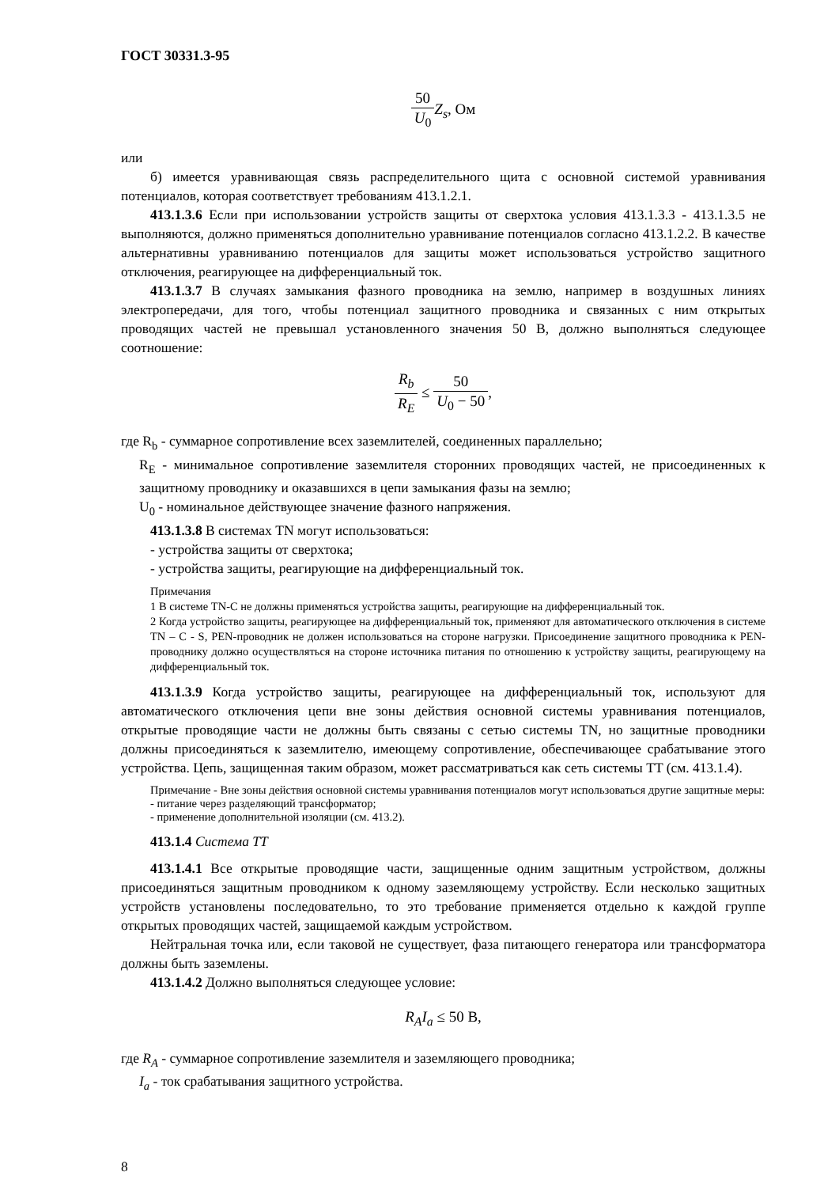ГОСТ 30331.3-95
50 U<sub>0</sub> Z<sub>s</sub>, Ом
или
б) имеется уравнивающая связь распределительного щита с основной системой уравнивания потенциалов, которая соответствует требованиям 413.1.2.1.
413.1.3.6 Если при использовании устройств защиты от сверхтока условия 413.1.3.3 - 413.1.3.5 не выполняются, должно применяться дополнительно уравнивание потенциалов согласно 413.1.2.2. В качестве альтернативны уравниванию потенциалов для защиты может использоваться устройство защитного отключения, реагирующее на дифференциальный ток.
413.1.3.7 В случаях замыкания фазного проводника на землю, например в воздушных линиях электропередачи, для того, чтобы потенциал защитного проводника и связанных с ним открытых проводящих частей не превышал установленного значения 50 В, должно выполняться следующее соотношение:
R<sub>b</sub> R<sub>E</sub> ≤ 50 U<sub>0</sub> − 50,
где R<sub>b</sub> - суммарное сопротивление всех заземлителей, соединенных параллельно;
R<sub>E</sub> - минимальное сопротивление заземлителя сторонних проводящих частей, не присоединенных к защитному проводнику и оказавшихся в цепи замыкания фазы на землю;
U<sub>0</sub> - номинальное действующее значение фазного напряжения.
413.1.3.8 В системах TN могут использоваться:
- устройства защиты от сверхтока;
- устройства защиты, реагирующие на дифференциальный ток.
Примечания
1 В системе TN-C не должны применяться устройства защиты, реагирующие на дифференциальный ток.
2 Когда устройство защиты, реагирующее на дифференциальный ток, применяют для автоматического отключения в системе TN – C - S, PEN-проводник не должен использоваться на стороне нагрузки. Присоединение защитного проводника к PEN-проводнику должно осуществляться на стороне источника питания по отношению к устройству защиты, реагирующему на дифференциальный ток.
413.1.3.9 Когда устройство защиты, реагирующее на дифференциальный ток, используют для автоматического отключения цепи вне зоны действия основной системы уравнивания потенциалов, открытые проводящие части не должны быть связаны с сетью системы TN, но защитные проводники должны присоединяться к заземлителю, имеющему сопротивление, обеспечивающее срабатывание этого устройства. Цепь, защищенная таким образом, может рассматриваться как сеть системы TT (см. 413.1.4).
Примечание - Вне зоны действия основной системы уравнивания потенциалов могут использоваться другие защитные меры:
- питание через разделяющий трансформатор;
- применение дополнительной изоляции (см. 413.2).
413.1.4 Система TT
413.1.4.1 Все открытые проводящие части, защищенные одним защитным устройством, должны присоединяться защитным проводником к одному заземляющему устройству. Если несколько защитных устройств установлены последовательно, то это требование применяется отдельно к каждой группе открытых проводящих частей, защищаемой каждым устройством.
Нейтральная точка или, если таковой не существует, фаза питающего генератора или трансформатора должны быть заземлены.
413.1.4.2 Должно выполняться следующее условие:
R<sub>A</sub>I<sub>a</sub> ≤ 50 В,
где R<sub>A</sub> - суммарное сопротивление заземлителя и заземляющего проводника;
I<sub>a</sub> - ток срабатывания защитного устройства.
8